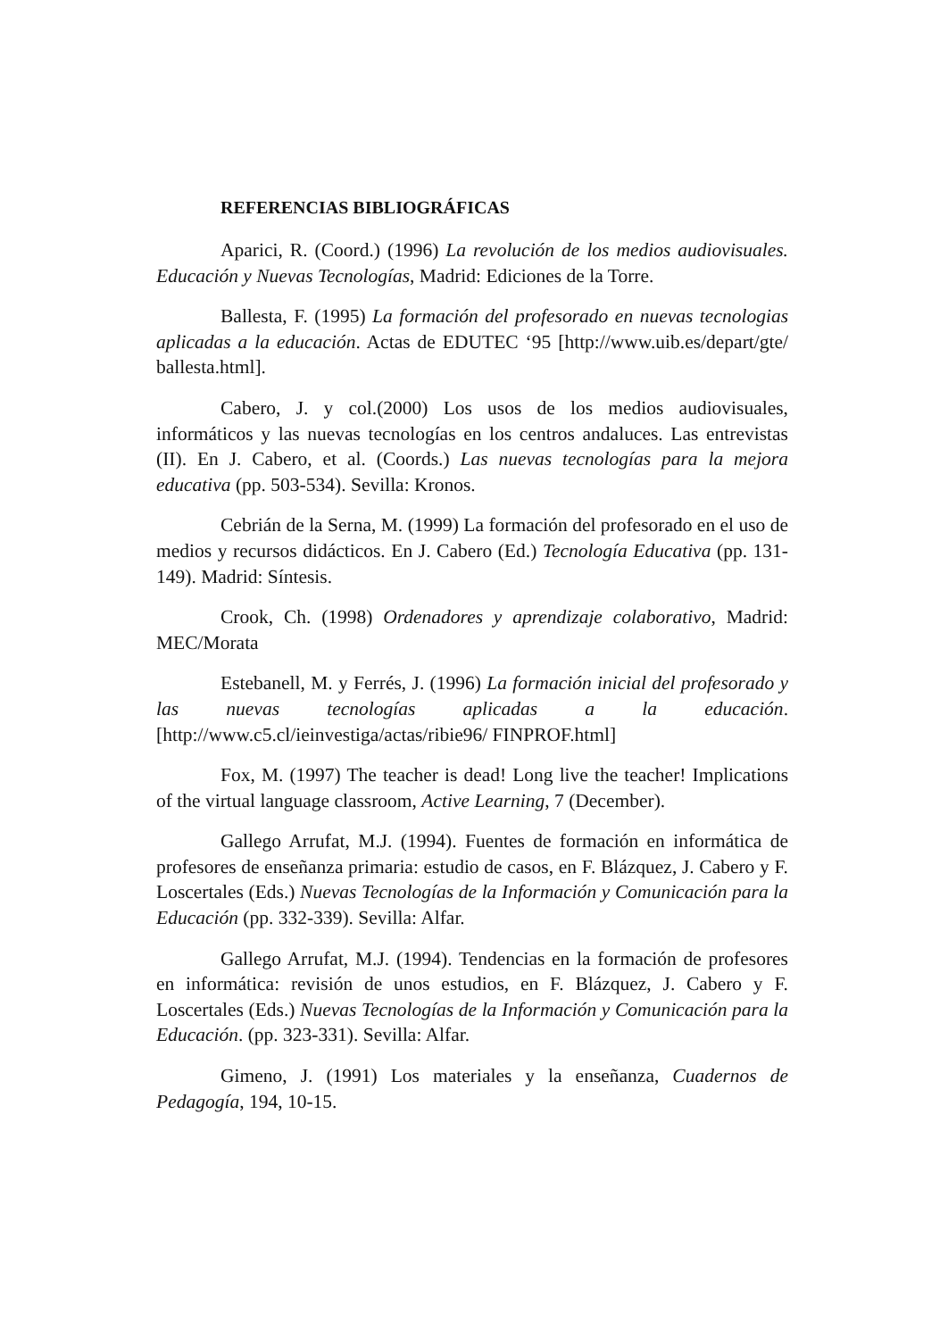REFERENCIAS BIBLIOGRÁFICAS
Aparici, R. (Coord.) (1996) La revolución de los medios audiovisuales. Educación y Nuevas Tecnologías, Madrid: Ediciones de la Torre.
Ballesta, F. (1995) La formación del profesorado en nuevas tecnologias aplicadas a la educación. Actas de EDUTEC ‘95 [http://www.uib.es/depart/gte/ ballesta.html].
Cabero, J. y col.(2000) Los usos de los medios audiovisuales, informáticos y las nuevas tecnologías en los centros andaluces. Las entrevistas (II). En J. Cabero, et al. (Coords.) Las nuevas tecnologías para la mejora educativa (pp. 503-534). Sevilla: Kronos.
Cebrián de la Serna, M. (1999) La formación del profesorado en el uso de medios y recursos didácticos. En J. Cabero (Ed.) Tecnología Educativa (pp. 131-149). Madrid: Síntesis.
Crook, Ch. (1998) Ordenadores y aprendizaje colaborativo, Madrid: MEC/Morata
Estebanell, M. y Ferrés, J. (1996) La formación inicial del profesorado y las nuevas tecnologías aplicadas a la educación. [http://www.c5.cl/ieinvestiga/actas/ribie96/ FINPROF.html]
Fox, M. (1997) The teacher is dead! Long live the teacher! Implications of the virtual language classroom, Active Learning, 7 (December).
Gallego Arrufat, M.J. (1994). Fuentes de formación en informática de profesores de enseñanza primaria: estudio de casos, en F. Blázquez, J. Cabero y F. Loscertales (Eds.) Nuevas Tecnologías de la Información y Comunicación para la Educación (pp. 332-339). Sevilla: Alfar.
Gallego Arrufat, M.J. (1994). Tendencias en la formación de profesores en informática: revisión de unos estudios, en F. Blázquez, J. Cabero y F. Loscertales (Eds.) Nuevas Tecnologías de la Información y Comunicación para la Educación. (pp. 323-331). Sevilla: Alfar.
Gimeno, J. (1991) Los materiales y la enseñanza, Cuadernos de Pedagogía, 194, 10-15.